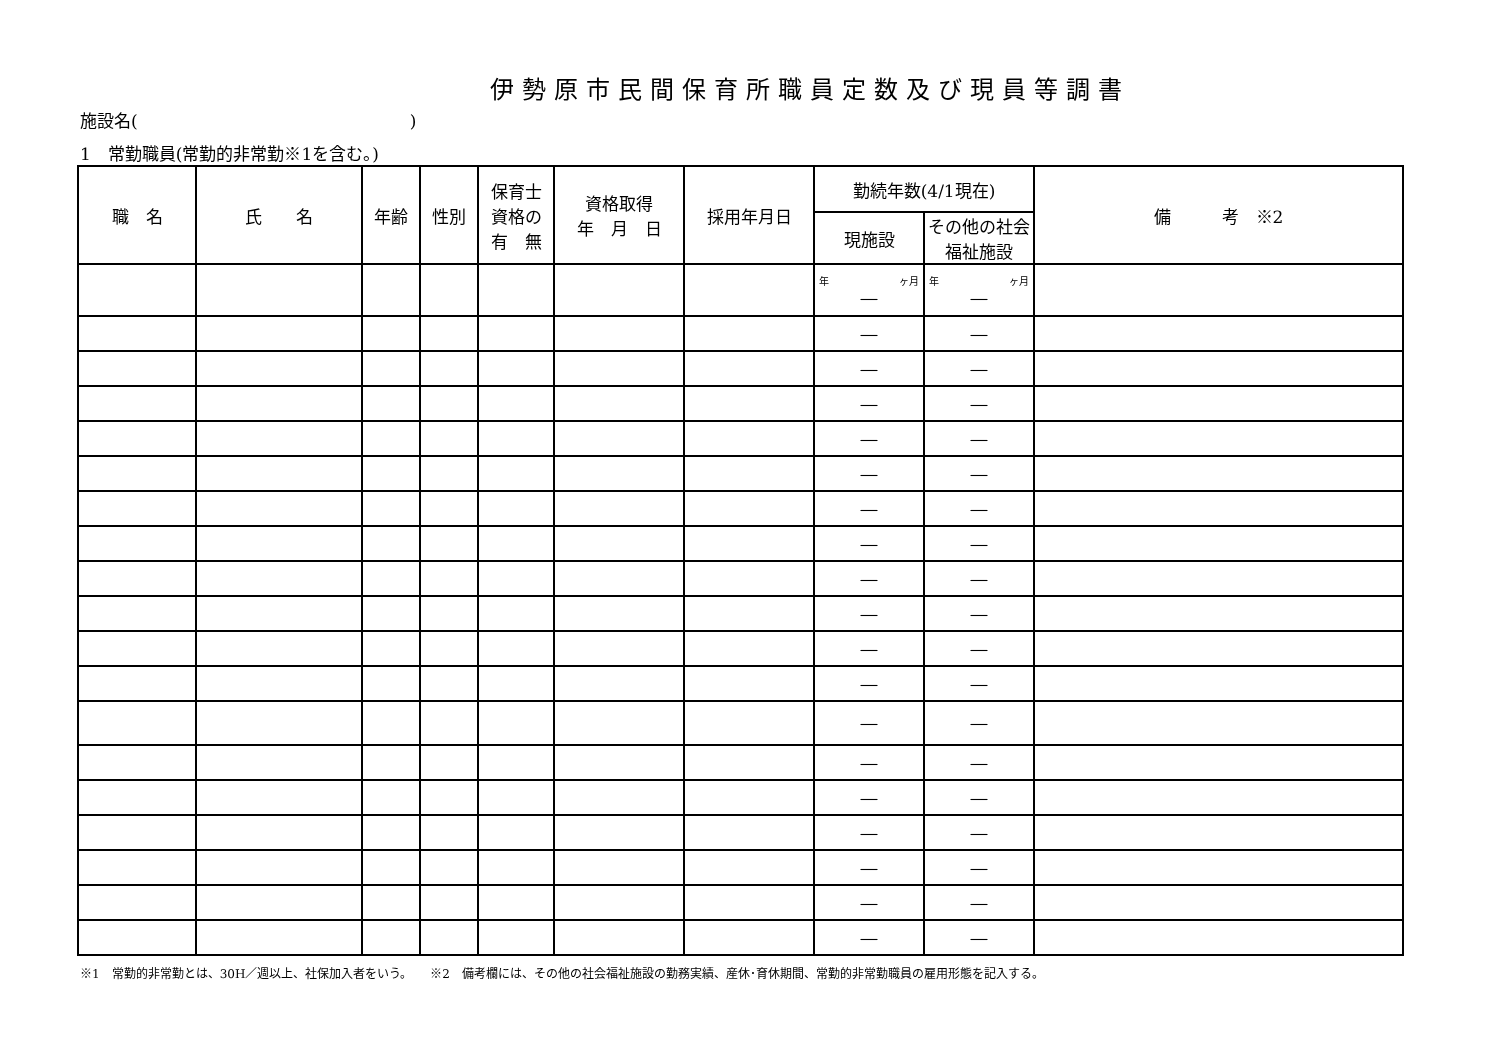伊勢原市民間保育所職員定数及び現員等調書
施設名(　　　　　　　　　　　　　　　　)
1　常勤職員(常勤的非常勤※1を含む。)
| 職 名 | 氏 名 | 年齢 | 性別 | 保育士 資格の 有 無 | 資格取得 年 月 日 | 採用年月日 | 勤続年数(4/1現在) | | 備 考 ※2 |
| --- | --- | --- | --- | --- | --- | --- | --- | --- | --- |
| | | | | | | | 現施設 | その他の社会福祉施設 | |
| | | | | | | | 年 ヶ月 ― | 年 ヶ月 ― | |
| | | | | | | | ― | ― | |
| | | | | | | | ― | ― | |
| | | | | | | | ― | ― | |
| | | | | | | | ― | ― | |
| | | | | | | | ― | ― | |
| | | | | | | | ― | ― | |
| | | | | | | | ― | ― | |
| | | | | | | | ― | ― | |
| | | | | | | | ― | ― | |
| | | | | | | | ― | ― | |
| | | | | | | | ― | ― | |
| | | | | | | | ― | ― | |
| | | | | | | | ― | ― | |
| | | | | | | | ― | ― | |
| | | | | | | | ― | ― | |
| | | | | | | | ― | ― | |
| | | | | | | | ― | ― | |
| | | | | | | | ― | ― | |
※1　常勤的非常勤とは、30H／週以上、社保加入者をいう。　　※2　備考欄には、その他の社会福祉施設の勤務実績、産休･育休期間、常勤的非常勤職員の雇用形態を記入する。